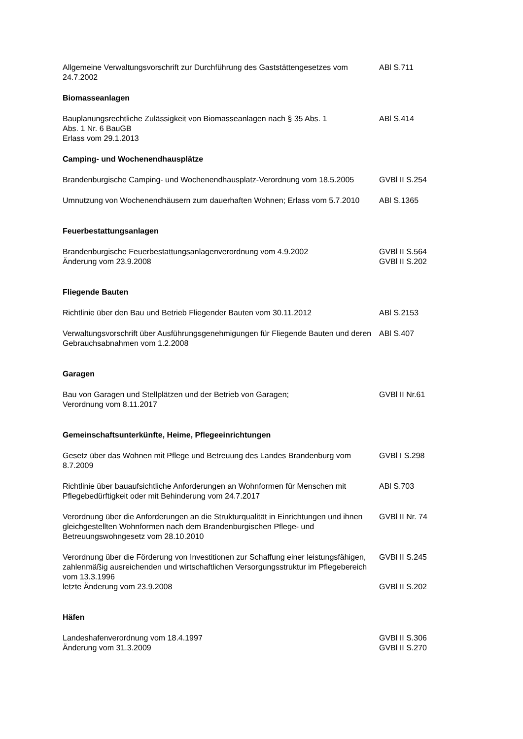Allgemeine Verwaltungsvorschrift zur Durchführung des Gaststättengesetzes vom 24.7.2002
ABl S.711
Biomasseanlagen
Bauplanungsrechtliche Zulässigkeit von Biomasseanlagen nach § 35 Abs. 1
Abs. 1 Nr. 6 BauGB
Erlass vom 29.1.2013
ABl S.414
Camping- und Wochenendhausplätze
Brandenburgische Camping- und Wochenendhausplatz-Verordnung vom 18.5.2005
GVBl II S.254
Umnutzung von Wochenendhäusern zum dauerhaften Wohnen; Erlass vom 5.7.2010
ABl S.1365
Feuerbestattungsanlagen
Brandenburgische Feuerbestattungsanlagenverordnung vom 4.9.2002
Änderung vom 23.9.2008
GVBl II S.564
GVBl II S.202
Fliegende Bauten
Richtlinie über den Bau und Betrieb Fliegender Bauten vom 30.11.2012
ABl S.2153
Verwaltungsvorschrift über Ausführungsgenehmigungen für Fliegende Bauten und deren Gebrauchsabnahmen vom 1.2.2008
ABl S.407
Garagen
Bau von Garagen und Stellplätzen und der Betrieb von Garagen;
Verordnung vom 8.11.2017
GVBl II Nr.61
Gemeinschaftsunterkünfte, Heime, Pflegeeinrichtungen
Gesetz über das Wohnen mit Pflege und Betreuung des Landes Brandenburg vom 8.7.2009
GVBl I S.298
Richtlinie über bauaufsichtliche Anforderungen an Wohnformen für Menschen mit Pflegebedürftigkeit oder mit Behinderung vom 24.7.2017
ABl S.703
Verordnung über die Anforderungen an die Strukturqualität in Einrichtungen und ihnen gleichgestellten Wohnformen nach dem Brandenburgischen Pflege- und Betreuungswohngesetz vom 28.10.2010
GVBl II Nr. 74
Verordnung über die Förderung von Investitionen zur Schaffung einer leistungsfähigen, zahlenmäßig ausreichenden und wirtschaftlichen Versorgungsstruktur im Pflegebereich vom 13.3.1996
letzte Änderung vom 23.9.2008
GVBl II S.245
GVBl II S.202
Häfen
Landeshafenverordnung vom 18.4.1997
Änderung vom 31.3.2009
GVBl II S.306
GVBl II S.270